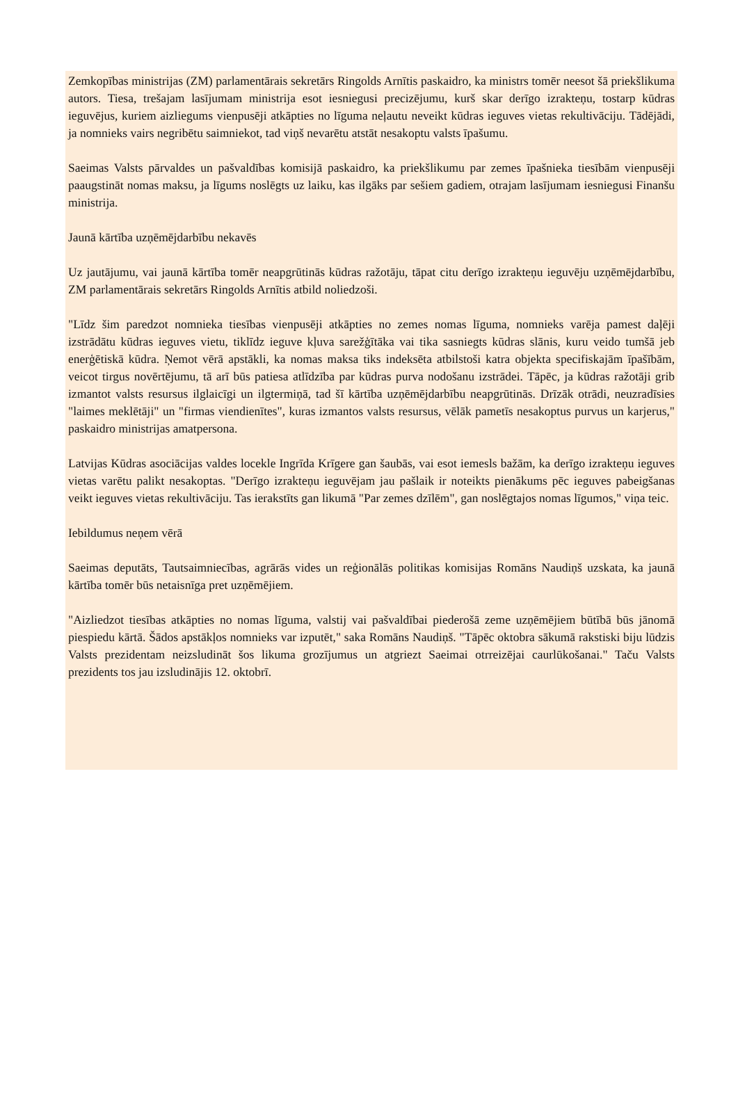Zemkopības ministrijas (ZM) parlamentārais sekretārs Ringolds Arnītis paskaidro, ka ministrs tomēr neesot šā priekšlikuma autors. Tiesa, trešajam lasījumam ministrija esot iesniegusi precizējumu, kurš skar derīgo izrakteņu, tostarp kūdras ieguvējus, kuriem aizliegums vienpusēji atkāpties no līguma neļautu neveikt kūdras ieguves vietas rekultivāciju. Tādējādi, ja nomnieks vairs negribētu saimniekot, tad viņš nevarētu atstāt nesakoptu valsts īpašumu.
Saeimas Valsts pārvaldes un pašvaldības komisijā paskaidro, ka priekšlikumu par zemes īpašnieka tiesībām vienpusēji paaugstināt nomas maksu, ja līgums noslēgts uz laiku, kas ilgāks par sešiem gadiem, otrajam lasījumam iesniegusi Finanšu ministrija.
Jaunā kārtība uzņēmējdarbību nekavēs
Uz jautājumu, vai jaunā kārtība tomēr neapgrūtinās kūdras ražotāju, tāpat citu derīgo izrakteņu ieguvēju uzņēmējdarbību, ZM parlamentārais sekretārs Ringolds Arnītis atbild noliedzoši.
"Līdz šim paredzot nomnieka tiesības vienpusēji atkāpties no zemes nomas līguma, nomnieks varēja pamest daļēji izstrādātu kūdras ieguves vietu, tiklīdz ieguve kļuva sarežģītāka vai tika sasniegts kūdras slānis, kuru veido tumšā jeb enerģētiskā kūdra. Ņemot vērā apstākli, ka nomas maksa tiks indeksēta atbilstoši katra objekta specifiskajām īpašībām, veicot tirgus novērtējumu, tā arī būs patiesa atlīdzība par kūdras purva nodošanu izstrādei. Tāpēc, ja kūdras ražotāji grib izmantot valsts resursus ilglaicīgi un ilgtermiņā, tad šī kārtība uzņēmējdarbību neapgrūtinās. Drīzāk otrādi, neuzradīsies "laimes meklētāji" un "firmas viendienītes", kuras izmantos valsts resursus, vēlāk pametīs nesakoptus purvus un karjerus," paskaidro ministrijas amatpersona.
Latvijas Kūdras asociācijas valdes locekle Ingrīda Krīgere gan šaubās, vai esot iemesls bažām, ka derīgo izrakteņu ieguves vietas varētu palikt nesakoptas. "Derīgo izrakteņu ieguvējam jau pašlaik ir noteikts pienākums pēc ieguves pabeigšanas veikt ieguves vietas rekultivāciju. Tas ierakstīts gan likumā "Par zemes dzīlēm", gan noslēgtajos nomas līgumos," viņa teic.
Iebildumus neņem vērā
Saeimas deputāts, Tautsaimniecības, agrārās vides un reģionālās politikas komisijas Romāns Naudiņš uzskata, ka jaunā kārtība tomēr būs netaisnīga pret uzņēmējiem.
"Aizliedzot tiesības atkāpties no nomas līguma, valstij vai pašvaldībai piederošā zeme uzņēmējiem būtībā būs jānomā piespiedu kārtā. Šādos apstākļos nomnieks var izputēt," saka Romāns Naudiņš. "Tāpēc oktobra sākumā rakstiski biju lūdzis Valsts prezidentam neizsludināt šos likuma grozījumus un atgriezt Saeimai otrreizējai caurlūkošanai." Taču Valsts prezidents tos jau izsludinājis 12. oktobrī.